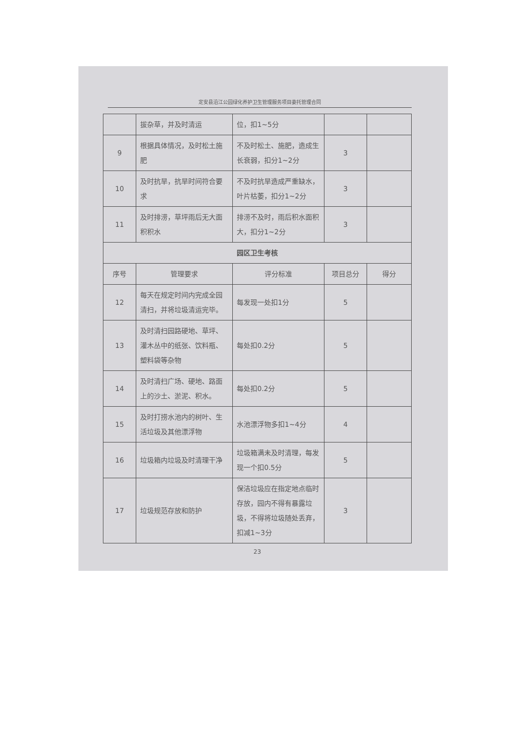定安县沿江公园绿化养护卫生管理服务项目委托管理合同
| | 拔杂草，并及时清运 | 位，扣1~5分 | | |
| 9 | 根据具体情况，及时松土施肥 | 不及时松土、施肥，造成生长衰弱，扣分1~2分 | 3 | |
| 10 | 及时抗旱，抗旱时间符合要求 | 不及时抗旱造成严重缺水，叶片枯萎，扣分1~2分 | 3 | |
| 11 | 及时排涝，草坪雨后无大面积积水 | 排涝不及时，雨后积水面积大，扣分1~2分 | 3 | |
| 园区卫生考核 | | | | |
| 序号 | 管理要求 | 评分标准 | 项目总分 | 得分 |
| 12 | 每天在规定时间内完成全园清扫，并将垃圾清运完毕。 | 每发现一处扣1分 | 5 | |
| 13 | 及时清扫园路硬地、草坪、灌木丛中的纸张、饮料瓶、塑料袋等杂物 | 每处扣0.2分 | 5 | |
| 14 | 及时清扫广场、硬地、路面上的沙土、淤泥、积水。 | 每处扣0.2分 | 5 | |
| 15 | 及时打捞水池内的树叶、生活垃圾及其他漂浮物 | 水池漂浮物多扣1~4分 | 4 | |
| 16 | 垃圾箱内垃圾及时清理干净 | 垃圾箱满未及时清理，每发现一个扣0.5分 | 5 | |
| 17 | 垃圾规范存放和防护 | 保洁垃圾应在指定地点临时存放，园内不得有暴露垃圾，不得将垃圾随处丢弃，扣减1~3分 | 3 | |
23